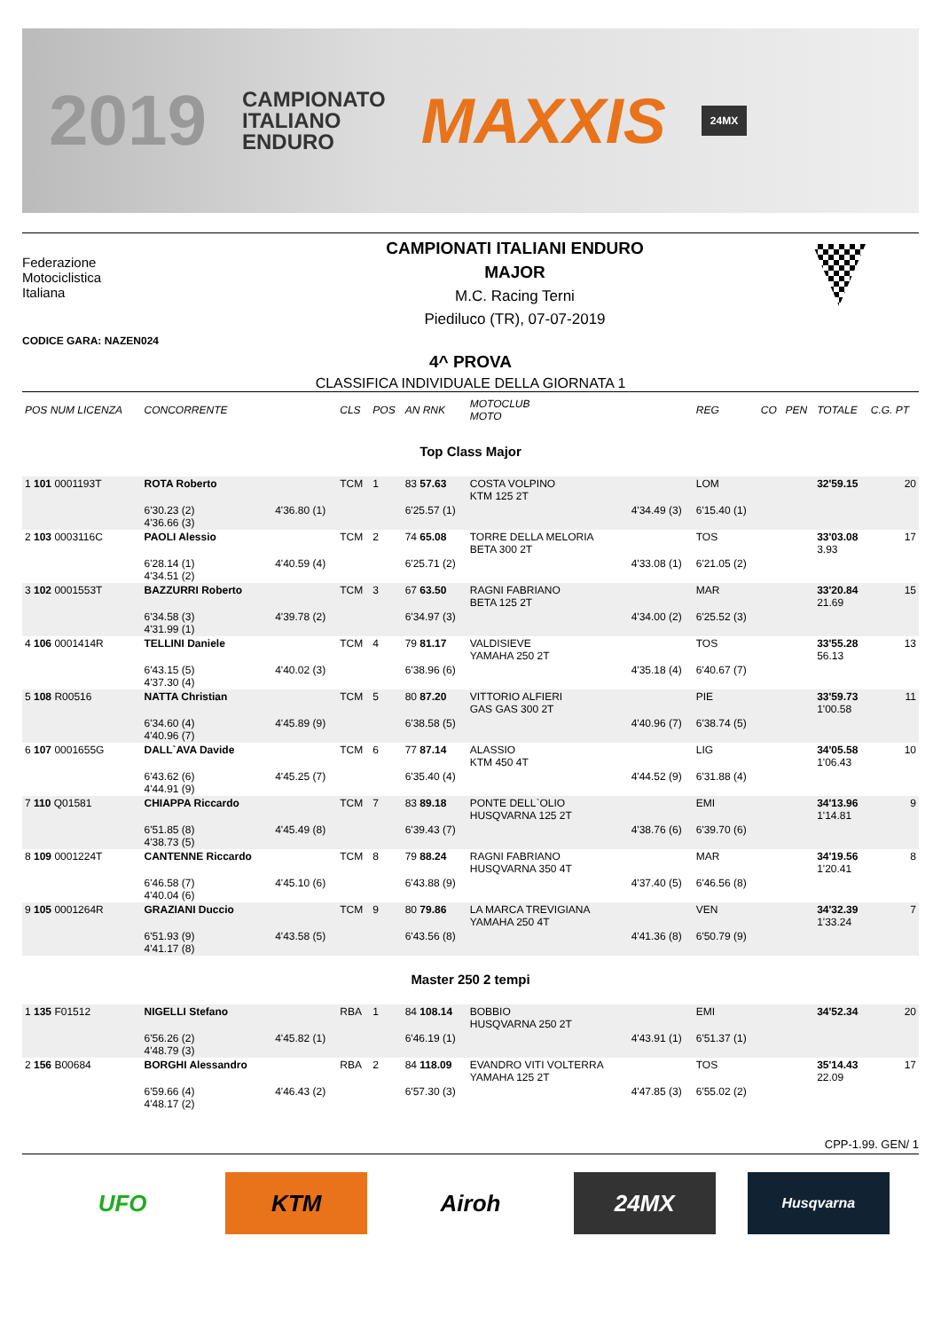2019 CAMPIONATO
ITALIANO
ENDURO MAXXIS 24MX
Federazione
Motociclistica
Italiana
CAMPIONATI ITALIANI ENDURO
MAJOR
M.C. Racing Terni
Piediluco (TR), 07-07-2019
CODICE GARA: NAZEN024
4^ PROVA
CLASSIFICA INDIVIDUALE DELLA GIORNATA 1
| POS NUM LICENZA | CONCORRENTE | | CLS | POS | AN RNK | MOTOCLUB MOTO | | REG | CO | PEN | TOTALE | C.G. PT |
| --- | --- | --- | --- | --- | --- | --- | --- | --- | --- | --- | --- | --- |
| Top Class Major | | | | | | | | | | | | |
| 1 101 0001193T | ROTA Roberto | | TCM | 1 | 83 57.63 | COSTA VOLPINO KTM 125 2T | | LOM | | | 32'59.15 | 20 |
| | 6'30.23 (2) 4'36.66 (3) | 4'36.80 (1) | | | 6'25.57 (1) | | 4'34.49 (3) | 6'15.40 (1) | | | | |
| 2 103 0003116C | PAOLI Alessio | | TCM | 2 | 74 65.08 | TORRE DELLA MELORIA BETA 300 2T | | TOS | | | 33'03.08 3.93 | 17 |
| | 6'28.14 (1) 4'34.51 (2) | 4'40.59 (4) | | | 6'25.71 (2) | | 4'33.08 (1) | 6'21.05 (2) | | | | |
| 3 102 0001553T | BAZZURRI Roberto | | TCM | 3 | 67 63.50 | RAGNI FABRIANO BETA 125 2T | | MAR | | | 33'20.84 21.69 | 15 |
| | 6'34.58 (3) 4'31.99 (1) | 4'39.78 (2) | | | 6'34.97 (3) | | 4'34.00 (2) | 6'25.52 (3) | | | | |
| 4 106 0001414R | TELLINI Daniele | | TCM | 4 | 79 81.17 | VALDISIEVE YAMAHA 250 2T | | TOS | | | 33'55.28 56.13 | 13 |
| | 6'43.15 (5) 4'37.30 (4) | 4'40.02 (3) | | | 6'38.96 (6) | | 4'35.18 (4) | 6'40.67 (7) | | | | |
| 5 108 R00516 | NATTA Christian | | TCM | 5 | 80 87.20 | VITTORIO ALFIERI GAS GAS 300 2T | | PIE | | | 33'59.73 1'00.58 | 11 |
| | 6'34.60 (4) 4'40.96 (7) | 4'45.89 (9) | | | 6'38.58 (5) | | 4'40.96 (7) | 6'38.74 (5) | | | | |
| 6 107 0001655G | DALL`AVA Davide | | TCM | 6 | 77 87.14 | ALASSIO KTM 450 4T | | LIG | | | 34'05.58 1'06.43 | 10 |
| | 6'43.62 (6) 4'44.91 (9) | 4'45.25 (7) | | | 6'35.40 (4) | | 4'44.52 (9) | 6'31.88 (4) | | | | |
| 7 110 Q01581 | CHIAPPA Riccardo | | TCM | 7 | 83 89.18 | PONTE DELL`OLIO HUSQVARNA 125 2T | | EMI | | | 34'13.96 1'14.81 | 9 |
| | 6'51.85 (8) 4'38.73 (5) | 4'45.49 (8) | | | 6'39.43 (7) | | 4'38.76 (6) | 6'39.70 (6) | | | | |
| 8 109 0001224T | CANTENNE Riccardo | | TCM | 8 | 79 88.24 | RAGNI FABRIANO HUSQVARNA 350 4T | | MAR | | | 34'19.56 1'20.41 | 8 |
| | 6'46.58 (7) 4'40.04 (6) | 4'45.10 (6) | | | 6'43.88 (9) | | 4'37.40 (5) | 6'46.56 (8) | | | | |
| 9 105 0001264R | GRAZIANI Duccio | | TCM | 9 | 80 79.86 | LA MARCA TREVIGIANA YAMAHA 250 4T | | VEN | | | 34'32.39 1'33.24 | 7 |
| | 6'51.93 (9) 4'41.17 (8) | 4'43.58 (5) | | | 6'43.56 (8) | | 4'41.36 (8) | 6'50.79 (9) | | | | |
| Master 250 2 tempi | | | | | | | | | | | | |
| 1 135 F01512 | NIGELLI Stefano | | RBA | 1 | 84 108.14 | BOBBIO HUSQVARNA 250 2T | | EMI | | | 34'52.34 | 20 |
| | 6'56.26 (2) 4'48.79 (3) | 4'45.82 (1) | | | 6'46.19 (1) | | 4'43.91 (1) | 6'51.37 (1) | | | | |
| 2 156 B00684 | BORGHI Alessandro | | RBA | 2 | 84 118.09 | EVANDRO VITI VOLTERRA YAMAHA 125 2T | | TOS | | | 35'14.43 22.09 | 17 |
| | 6'59.66 (4) 4'48.17 (2) | 4'46.43 (2) | | | 6'57.30 (3) | | 4'47.85 (3) | 6'55.02 (2) | | | | |
CPP-1.99. GEN/ 1
UFO KTM Airoh 24MX
Husqvarna